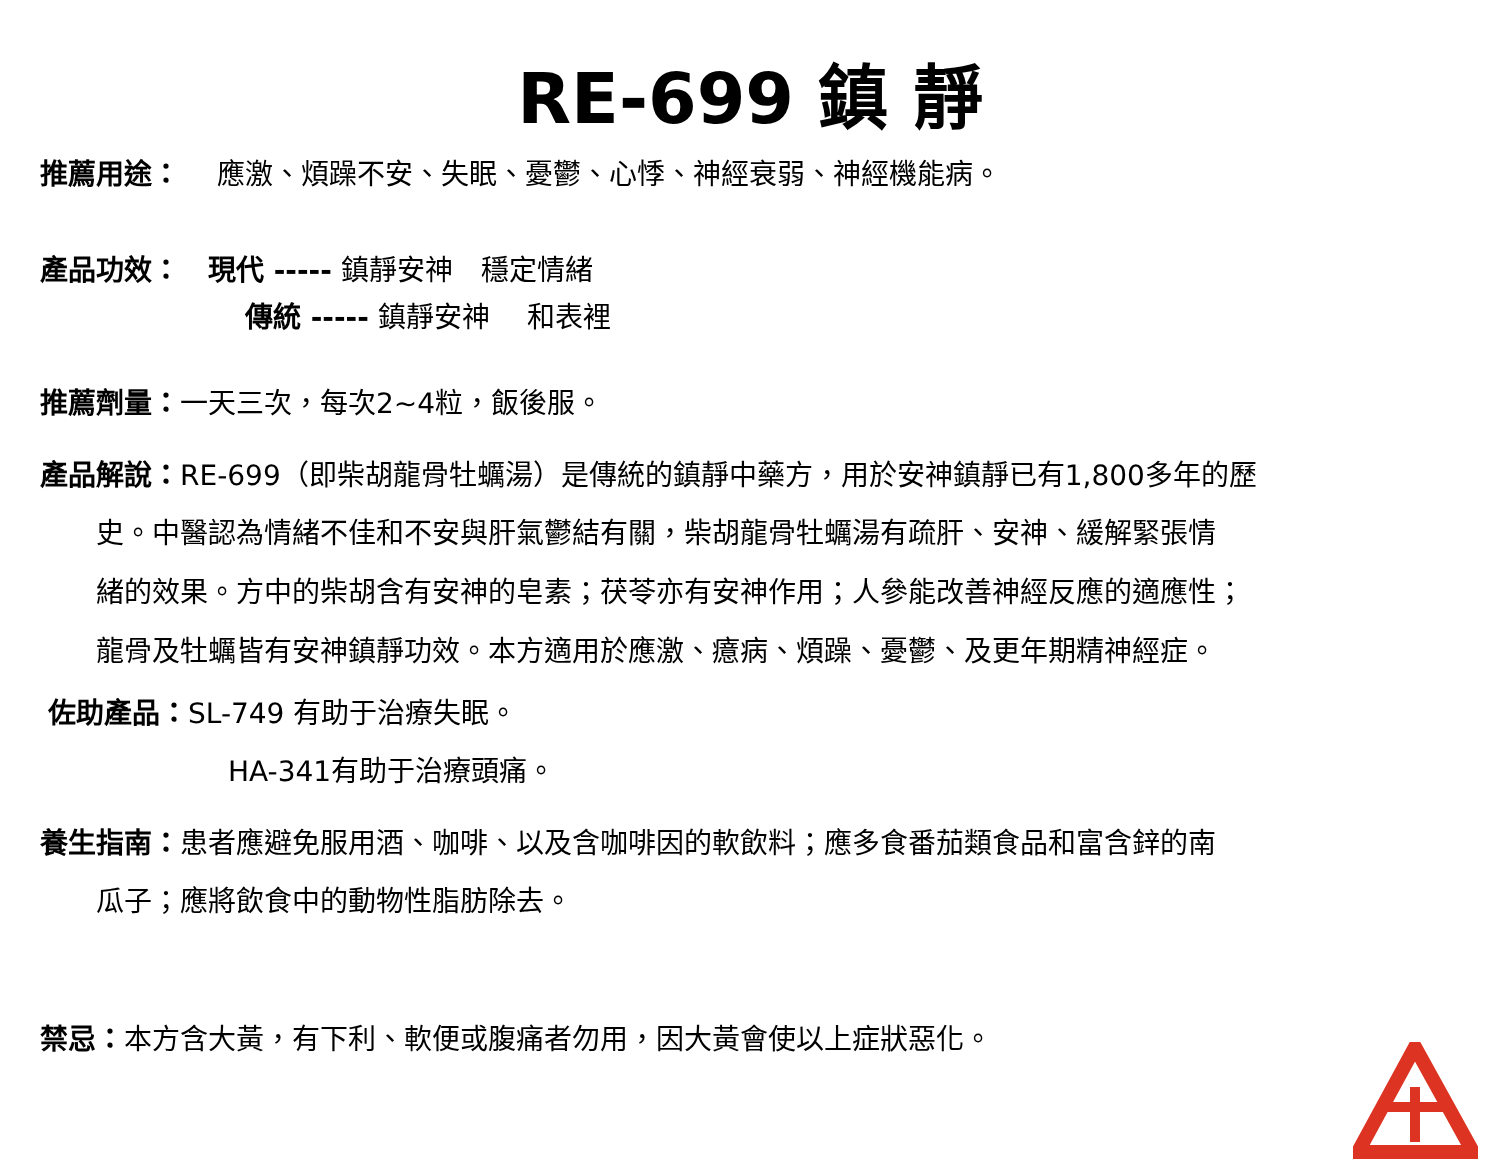RE-699 鎮 靜
推薦用途：　 應激、煩躁不安、失眠、憂鬱、心悸、神經衰弱、神經機能病。
產品功效：　現代 ----- 鎮靜安神　穩定情緒
傳統 ----- 鎮靜安神　 和表裡
推薦劑量：一天三次，每次2~4粒，飯後服。
產品解說：RE-699（即柴胡龍骨牡蠣湯）是傳統的鎮靜中藥方，用於安神鎮靜已有1,800多年的歷
史。中醫認為情緒不佳和不安與肝氣鬱結有關，柴胡龍骨牡蠣湯有疏肝、安神、緩解緊張情
緒的效果。方中的柴胡含有安神的皂素；茯苓亦有安神作用；人參能改善神經反應的適應性；
龍骨及牡蠣皆有安神鎮靜功效。本方適用於應激、癔病、煩躁、憂鬱、及更年期精神經症。
佐助產品：SL-749 有助于治療失眠。
HA-341有助于治療頭痛。
養生指南：患者應避免服用酒、咖啡、以及含咖啡因的軟飲料；應多食番茄類食品和富含鋅的南
瓜子；應將飲食中的動物性脂肪除去。
禁忌：本方含大黃，有下利、軟便或腹痛者勿用，因大黃會使以上症狀惡化。